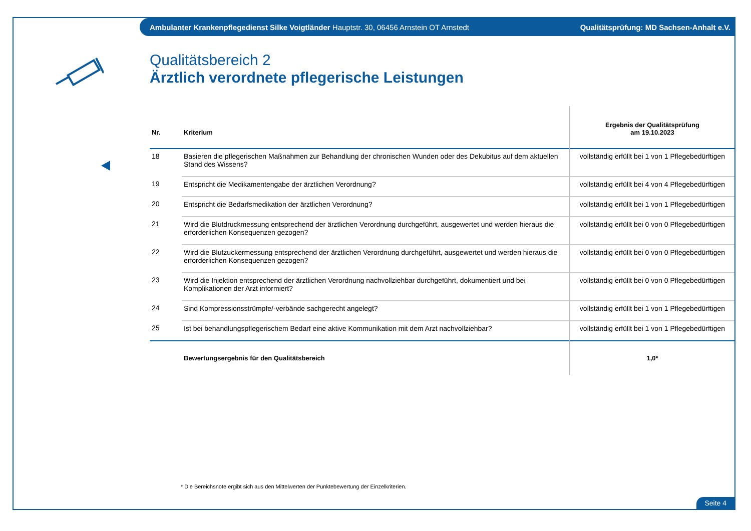Ambulanter Krankenpflegedienst Silke Voigtländer Hauptstr. 30, 06456 Arnstein OT Arnstedt Qualitätsprüfung: MD Sachsen-Anhalt e.V.
Qualitätsbereich 2
Ärztlich verordnete pflegerische Leistungen
| Nr. | Kriterium | Ergebnis der Qualitätsprüfung am 19.10.2023 |
| --- | --- | --- |
| 18 | Basieren die pflegerischen Maßnahmen zur Behandlung der chronischen Wunden oder des Dekubitus auf dem aktuellen Stand des Wissens? | vollständig erfüllt bei 1 von 1 Pflegebedürftigen |
| 19 | Entspricht die Medikamentengabe der ärztlichen Verordnung? | vollständig erfüllt bei 4 von 4 Pflegebedürftigen |
| 20 | Entspricht die Bedarfsmedikation der ärztlichen Verordnung? | vollständig erfüllt bei 1 von 1 Pflegebedürftigen |
| 21 | Wird die Blutdruckmessung entsprechend der ärztlichen Verordnung durchgeführt, ausgewertet und werden hieraus die erforderlichen Konsequenzen gezogen? | vollständig erfüllt bei 0 von 0 Pflegebedürftigen |
| 22 | Wird die Blutzuckermessung entsprechend der ärztlichen Verordnung durchgeführt, ausgewertet und werden hieraus die erforderlichen Konsequenzen gezogen? | vollständig erfüllt bei 0 von 0 Pflegebedürftigen |
| 23 | Wird die Injektion entsprechend der ärztlichen Verordnung nachvollziehbar durchgeführt, dokumentiert und bei Komplikationen der Arzt informiert? | vollständig erfüllt bei 0 von 0 Pflegebedürftigen |
| 24 | Sind Kompressionsstrümpfe/-verbände sachgerecht angelegt? | vollständig erfüllt bei 1 von 1 Pflegebedürftigen |
| 25 | Ist bei behandlungspflegerischem Bedarf eine aktive Kommunikation mit dem Arzt nachvollziehbar? | vollständig erfüllt bei 1 von 1 Pflegebedürftigen |
| | Bewertungsergebnis für den Qualitätsbereich | 1,0* |
* Die Bereichsnote ergibt sich aus den Mittelwerten der Punktebewertung der Einzelkriterien.
Seite 4